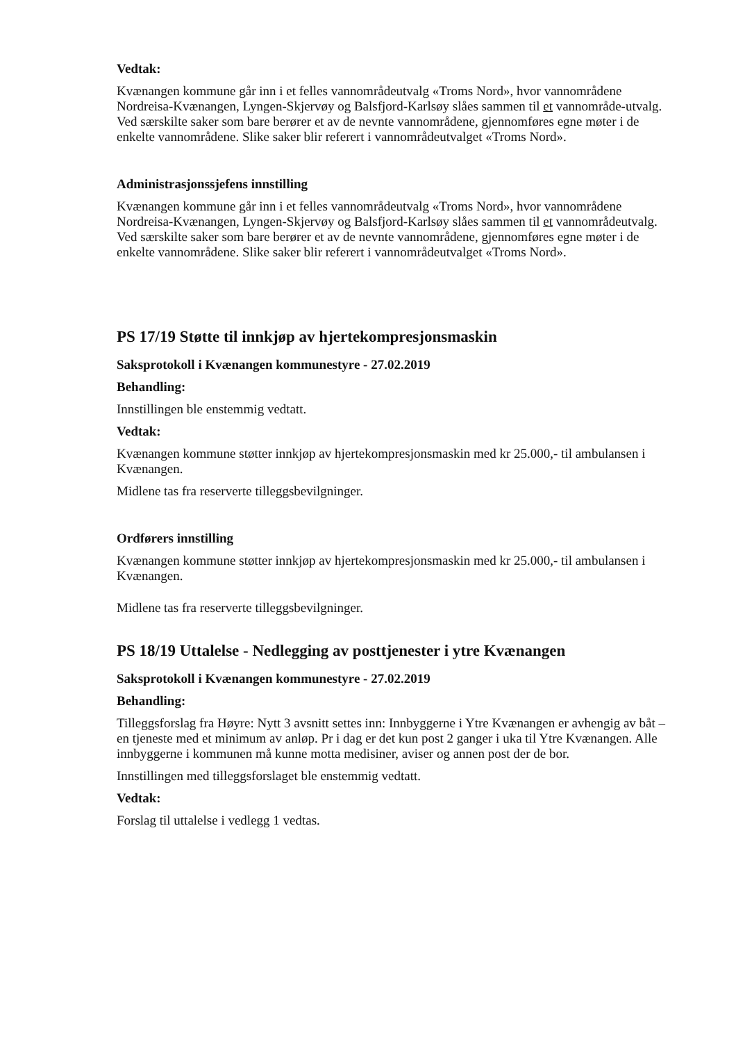Vedtak:
Kvænangen kommune går inn i et felles vannområdeutvalg «Troms Nord», hvor vannområdene Nordreisa-Kvænangen, Lyngen-Skjervøy og Balsfjord-Karlsøy slåes sammen til et vannområde-utvalg. Ved særskilte saker som bare berører et av de nevnte vannområdene, gjennomføres egne møter i de enkelte vannområdene. Slike saker blir referert i vannområdeutvalget «Troms Nord».
Administrasjonssjefens innstilling
Kvænangen kommune går inn i et felles vannområdeutvalg «Troms Nord», hvor vannområdene Nordreisa-Kvænangen, Lyngen-Skjervøy og Balsfjord-Karlsøy slåes sammen til et vannområdeutvalg. Ved særskilte saker som bare berører et av de nevnte vannområdene, gjennomføres egne møter i de enkelte vannområdene. Slike saker blir referert i vannområdeutvalget «Troms Nord».
PS 17/19 Støtte til innkjøp av hjertekompresjonsmaskin
Saksprotokoll i Kvænangen kommunestyre - 27.02.2019
Behandling:
Innstillingen ble enstemmig vedtatt.
Vedtak:
Kvænangen kommune støtter innkjøp av hjertekompresjonsmaskin med kr 25.000,- til ambulansen i Kvænangen.
Midlene tas fra reserverte tilleggsbevilgninger.
Ordførers innstilling
Kvænangen kommune støtter innkjøp av hjertekompresjonsmaskin med kr 25.000,- til ambulansen i Kvænangen.
Midlene tas fra reserverte tilleggsbevilgninger.
PS 18/19 Uttalelse - Nedlegging av posttjenester i ytre Kvænangen
Saksprotokoll i Kvænangen kommunestyre - 27.02.2019
Behandling:
Tilleggsforslag fra Høyre: Nytt 3 avsnitt settes inn: Innbyggerne i Ytre Kvænangen er avhengig av båt – en tjeneste med et minimum av anløp. Pr i dag er det kun post 2 ganger i uka til Ytre Kvænangen. Alle innbyggerne i kommunen må kunne motta medisiner, aviser og annen post der de bor.
Innstillingen med tilleggsforslaget ble enstemmig vedtatt.
Vedtak:
Forslag til uttalelse i vedlegg 1 vedtas.